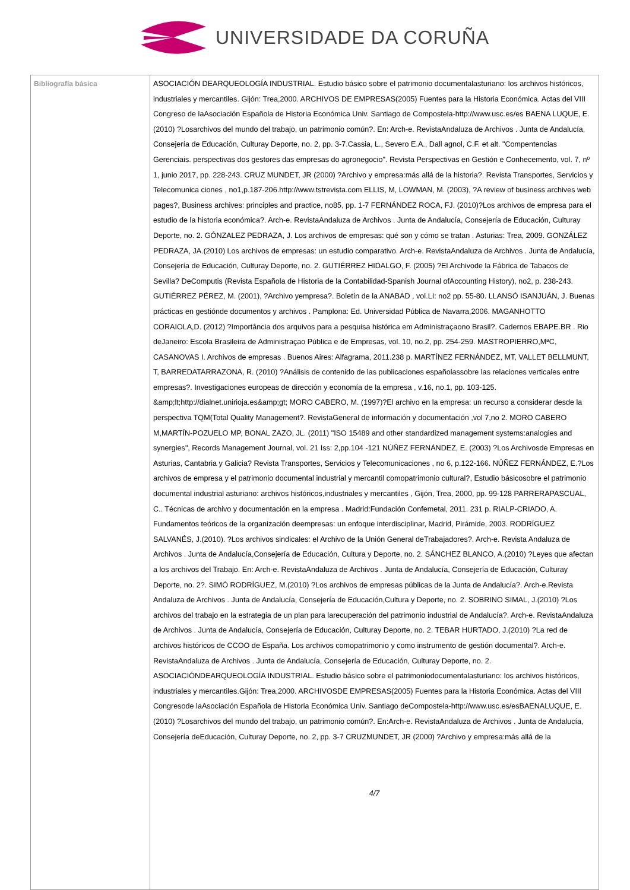UNIVERSIDADE DA CORUÑA
| Bibliografía básica | ASOCIACIÓN DEARQUEOLOGÍA INDUSTRIAL. Estudio básico sobre el patrimonio documentalasturiano: los archivos históricos, industriales y mercantiles. Gijón: Trea,2000. ARCHIVOS DE EMPRESAS(2005) Fuentes para la Historia Económica. Actas del VIII Congreso de laAsociación Española de Historia Económica Univ. Santiago de Compostela-http://www.usc.es/es BAENA LUQUE, E. (2010) ?Losarchivos del mundo del trabajo, un patrimonio común?. En: Arch-e. RevistaAndaluza de Archivos . Junta de Andalucía, Consejería de Educación, Culturay Deporte, no. 2, pp. 3-7.Cassia, L., Severo E.A., Dall agnol, C.F. et alt. "Compentencias Gerenciais. perspectivas dos gestores das empresas do agronegocio". Revista Perspectivas en Gestión e Conhecemento, vol. 7, nº 1, junio 2017, pp. 228-243. CRUZ MUNDET, JR (2000) ?Archivo y empresa:más allá de la historia?. Revista Transportes, Servicios y Telecomunica ciones , no1,p.187-206.http://www.tstrevista.com ELLIS, M, LOWMAN, M. (2003), ?A review of business archives web pages?, Business archives: principles and practice, no85, pp. 1-7 FERNÁNDEZ ROCA, FJ. (2010)?Los archivos de empresa para el estudio de la historia económica?. Arch-e. RevistaAndaluza de Archivos . Junta de Andalucía, Consejería de Educación, Culturay Deporte, no. 2. GÓNZALEZ PEDRAZA, J. Los archivos de empresas: qué son y cómo se tratan . Asturias: Trea, 2009. GONZÁLEZ PEDRAZA, JA.(2010) Los archivos de empresas: un estudio comparativo. Arch-e. RevistaAndaluza de Archivos . Junta de Andalucía, Consejería de Educación, Culturay Deporte, no. 2. GUTIÉRREZ HIDALGO, F. (2005) ?El Archivode la Fábrica de Tabacos de Sevilla? DeComputis (Revista Española de Historia de la Contabilidad-Spanish Journal ofAccounting History), no2, p. 238-243. GUTIÉRREZ PÉREZ, M. (2001), ?Archivo yempresa?. Boletín de la ANABAD , vol.LI: no2 pp. 55-80. LLANSÓ ISANJUÁN, J. Buenas prácticas en gestiónde documentos y archivos . Pamplona: Ed. Universidad Pública de Navarra,2006. MAGANHOTTO CORAIOLA,D. (2012) ?Importância dos arquivos para a pesquisa histórica em Administraçaono Brasil?. Cadernos EBAPE.BR . Rio deJaneiro: Escola Brasileira de Administraçao Pública e de Empresas, vol. 10, no.2, pp. 254-259. MASTROPIERRO,MªC, CASANOVAS I. Archivos de empresas . Buenos Aires: Alfagrama, 2011.238 p. MARTÍNEZ FERNÁNDEZ, MT, VALLET BELLMUNT, T, BARREDATARRAZONA, R. (2010) ?Análisis de contenido de las publicaciones españolassobre las relaciones verticales entre empresas?. Investigaciones europeas de dirección y economía de la empresa , v.16, no.1, pp. 103-125. &amp;lt;http://dialnet.unirioja.es&amp;gt; MORO CABERO, M. (1997)?El archivo en la empresa: un recurso a considerar desde la perspectiva TQM(Total Quality Management?. RevistaGeneral de información y documentación ,vol 7,no 2. MORO CABERO M,MARTÍN-POZUELO MP, BONAL ZAZO, JL. (2011) "ISO 15489 and other standardized management systems:analogies and synergies", Records Management Journal, vol. 21 Iss: 2,pp.104 -121 NÚÑEZ FERNÁNDEZ, E. (2003) ?Los Archivosde Empresas en Asturias, Cantabria y Galicia? Revista Transportes, Servicios y Telecomunicaciones , no 6, p.122-166. NÚÑEZ FERNÁNDEZ, E.?Los archivos de empresa y el patrimonio documental industrial y mercantil comopatrimonio cultural?, Estudio básicosobre el patrimonio documental industrial asturiano: archivos históricos,industriales y mercantiles , Gijón, Trea, 2000, pp. 99-128 PARRERAPASCUAL, C.. Técnicas de archivo y documentación en la empresa . Madrid:Fundación Confemetal, 2011. 231 p. RIALP-CRIADO, A. Fundamentos teóricos de la organización deempresas: un enfoque interdisciplinar, Madrid, Pirámide, 2003. RODRÍGUEZ SALVANÉS, J.(2010). ?Los archivos sindicales: el Archivo de la Unión General deTrabajadores?. Arch-e. Revista Andaluza de Archivos . Junta de Andalucía,Consejería de Educación, Cultura y Deporte, no. 2. SÁNCHEZ BLANCO, A.(2010) ?Leyes que afectan a los archivos del Trabajo. En: Arch-e. RevistaAndaluza de Archivos . Junta de Andalucía, Consejería de Educación, Culturay Deporte, no. 2?. SIMÓ RODRÍGUEZ, M.(2010) ?Los archivos de empresas públicas de la Junta de Andalucía?. Arch-e.Revista Andaluza de Archivos . Junta de Andalucía, Consejería de Educación,Cultura y Deporte, no. 2. SOBRINO SIMAL, J.(2010) ?Los archivos del trabajo en la estrategia de un plan para larecuperación del patrimonio industrial de Andalucía?. Arch-e. RevistaAndaluza de Archivos . Junta de Andalucía, Consejería de Educación, Culturay Deporte, no. 2. TEBAR HURTADO, J.(2010) ?La red de archivos históricos de CCOO de España. Los archivos comopatrimonio y como instrumento de gestión documental?. Arch-e. RevistaAndaluza de Archivos . Junta de Andalucía, Consejería de Educación, Culturay Deporte, no. 2. ASOCIACIÓNDEARQUEOLOGÍA INDUSTRIAL. Estudio básico sobre el patrimoniodocumentalasturiano: los archivos históricos, industriales y mercantiles.Gijón: Trea,2000. ARCHIVOSDE EMPRESAS(2005) Fuentes para la Historia Económica. Actas del VIII Congresode laAsociación Española de Historia Económica Univ. Santiago deCompostela-http://www.usc.es/esBAENALUQUE, E. (2010) ?Losarchivos del mundo del trabajo, un patrimonio común?. En:Arch-e. RevistaAndaluza de Archivos . Junta de Andalucía, Consejería deEducación, Culturay Deporte, no. 2, pp. 3-7 CRUZMUNDET, JR (2000) ?Archivo y empresa:más allá de la 4/7 |